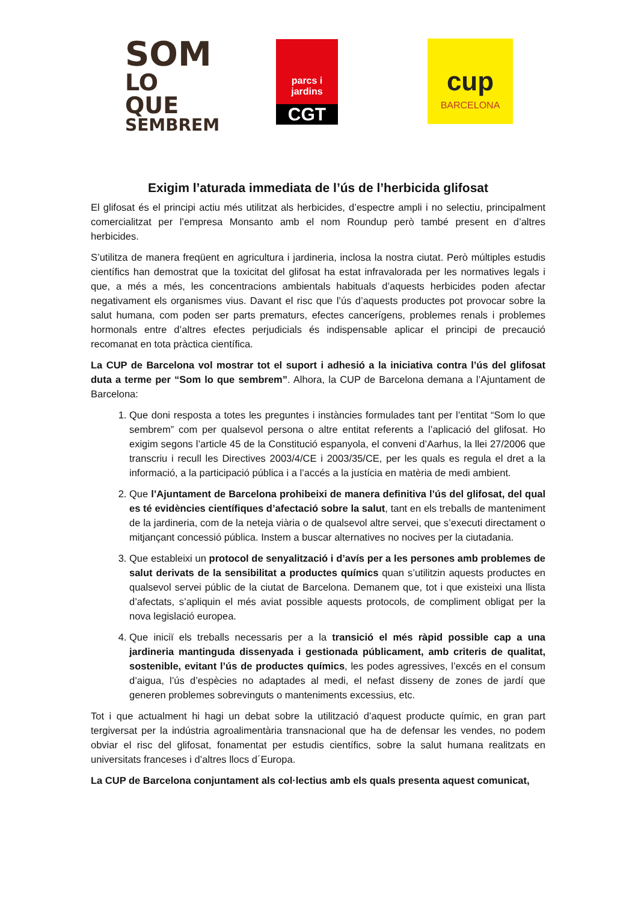SOM
LO QUE
SEMBREM
parcs i jardins
CGT
cup
BARCELONA
Exigim l’aturada immediata de l’ús de l’herbicida glifosat
El glifosat és el principi actiu més utilitzat als herbicides, d’espectre ampli i no selectiu, principalment comercialitzat per l’empresa Monsanto amb el nom Roundup però també present en d’altres herbicides.
S’utilitza de manera freqüent en agricultura i jardineria, inclosa la nostra ciutat. Però múltiples estudis científics han demostrat que la toxicitat del glifosat ha estat infravalorada per les normatives legals i que, a més a més, les concentracions ambientals habituals d’aquests herbicides poden afectar negativament els organismes vius. Davant el risc que l’ús d’aquests productes pot provocar sobre la salut humana, com poden ser parts prematurs, efectes cancerígens, problemes renals i problemes hormonals entre d’altres efectes perjudicials és indispensable aplicar el principi de precaució recomanat en tota pràctica científica.
La CUP de Barcelona vol mostrar tot el suport i adhesió a la iniciativa contra l’ús del glifosat duta a terme per “Som lo que sembrem”. Alhora, la CUP de Barcelona demana a l’Ajuntament de Barcelona:
1. Que doni resposta a totes les preguntes i instàncies formulades tant per l’entitat “Som lo que sembrem” com per qualsevol persona o altre entitat referents a l’aplicació del glifosat. Ho exigim segons l’article 45 de la Constitució espanyola, el conveni d’Aarhus, la llei 27/2006 que transcriu i recull les Directives 2003/4/CE i 2003/35/CE, per les quals es regula el dret a la informació, a la participació pública i a l’accés a la justícia en matèria de medi ambient.
2. Que l’Ajuntament de Barcelona prohibeixi de manera definitiva l’ús del glifosat, del qual es té evidències científiques d’afectació sobre la salut, tant en els treballs de manteniment de la jardineria, com de la neteja viària o de qualsevol altre servei, que s’executi directament o mitjançant concessió pública. Instem a buscar alternatives no nocives per la ciutadania.
3. Que estableixi un protocol de senyalització i d’avís per a les persones amb problemes de salut derivats de la sensibilitat a productes químics quan s’utilitzin aquests productes en qualsevol servei públic de la ciutat de Barcelona. Demanem que, tot i que existeixi una llista d’afectats, s’apliquin el més aviat possible aquests protocols, de compliment obligat per la nova legislació europea.
4. Que iniciï els treballs necessaris per a la transició el més ràpid possible cap a una jardineria mantinguda dissenyada i gestionada públicament, amb criteris de qualitat, sostenible, evitant l’ús de productes químics, les podes agressives, l’excés en el consum d’aigua, l’ús d’espècies no adaptades al medi, el nefast disseny de zones de jardí que generen problemes sobrevinguts o manteniments excessius, etc.
Tot i que actualment hi hagi un debat sobre la utilització d’aquest producte químic, en gran part tergiversat per la indústria agroalimentària transnacional que ha de defensar les vendes, no podem obviar el risc del glifosat, fonamentat per estudis científics, sobre la salut humana realitzats en universitats franceses i d’altres llocs d´Europa.
La CUP de Barcelona conjuntament als col·lectius amb els quals presenta aquest comunicat,